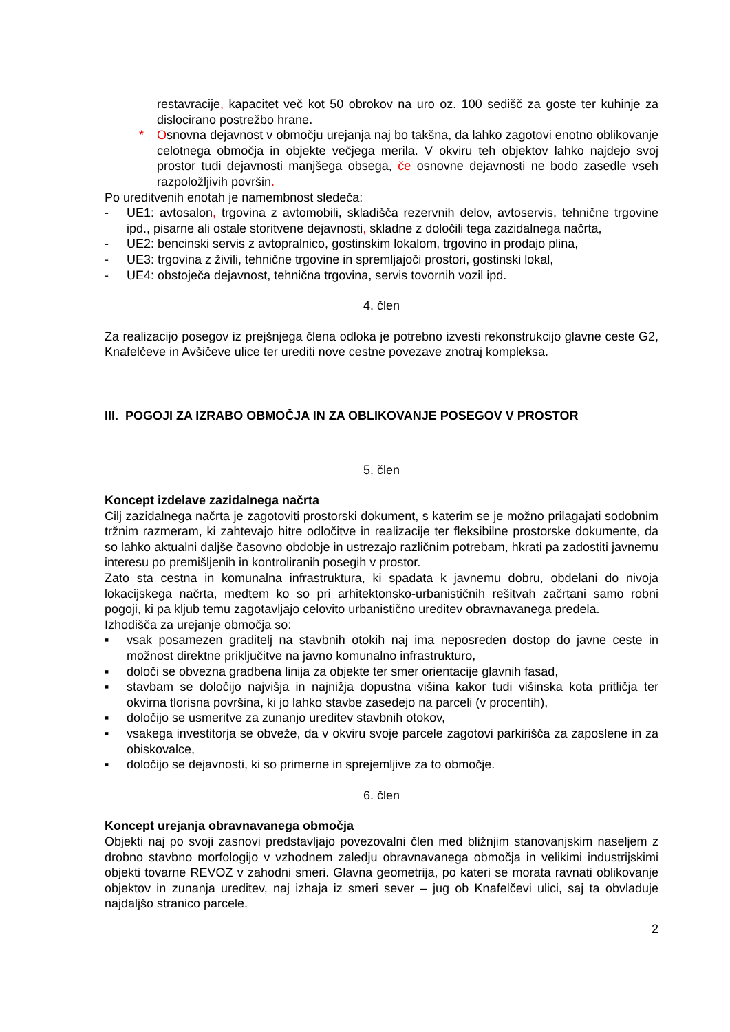restavracije, kapacitet več kot 50 obrokov na uro oz. 100 sedišč za goste ter kuhinje za dislocirano postrežbo hrane.
* Osnovna dejavnost v območju urejanja naj bo takšna, da lahko zagotovi enotno oblikovanje celotnega območja in objekte večjega merila. V okviru teh objektov lahko najdejo svoj prostor tudi dejavnosti manjšega obsega, če osnovne dejavnosti ne bodo zasedle vseh razpoložljivih površin.
Po ureditvenih enotah je namembnost sledeča:
- UE1: avtosalon, trgovina z avtomobili, skladišča rezervnih delov, avtoservis, tehnične trgovine ipd., pisarne ali ostale storitvene dejavnosti, skladne z določili tega zazidalnega načrta,
- UE2: bencinski servis z avtopralnico, gostinskim lokalom, trgovino in prodajo plina,
- UE3: trgovina z živili, tehnične trgovine in spremljajoči prostori, gostinski lokal,
- UE4: obstoječa dejavnost, tehnična trgovina, servis tovornih vozil ipd.
4. člen
Za realizacijo posegov iz prejšnjega člena odloka je potrebno izvesti rekonstrukcijo glavne ceste G2, Knafelčeve in Avšičeve ulice ter urediti nove cestne povezave znotraj kompleksa.
III. POGOJI ZA IZRABO OBMOČJA IN ZA OBLIKOVANJE POSEGOV V PROSTOR
5. člen
Koncept izdelave zazidalnega načrta
Cilj zazidalnega načrta je zagotoviti prostorski dokument, s katerim se je možno prilagajati sodobnim tržnim razmeram, ki zahtevajo hitre odločitve in realizacije ter fleksibilne prostorske dokumente, da so lahko aktualni daljše časovno obdobje in ustrezajo različnim potrebam, hkrati pa zadostiti javnemu interesu po premišljenih in kontroliranih posegih v prostor.
Zato sta cestna in komunalna infrastruktura, ki spadata k javnemu dobru, obdelani do nivoja lokacijskega načrta, medtem ko so pri arhitektonsko-urbanističnih rešitvah začrtani samo robni pogoji, ki pa kljub temu zagotavljajo celovito urbanistično ureditev obravnavanega predela.
Izhodišča za urejanje območja so:
▪ vsak posamezen graditelj na stavbnih otokih naj ima neposreden dostop do javne ceste in možnost direktne priključitve na javno komunalno infrastrukturo,
▪ določi se obvezna gradbena linija za objekte ter smer orientacije glavnih fasad,
▪ stavbam se določijo najvišja in najnižja dopustna višina kakor tudi višinska kota pritličja ter okvirna tlorisna površina, ki jo lahko stavbe zasedejo na parceli (v procentih),
▪ določijo se usmeritve za zunanjo ureditev stavbnih otokov,
▪ vsakega investitorja se obveže, da v okviru svoje parcele zagotovi parkirišča za zaposlene in za obiskovalce,
▪ določijo se dejavnosti, ki so primerne in sprejemljive za to območje.
6. člen
Koncept urejanja obravnavanega območja
Objekti naj po svoji zasnovi predstavljajo povezovalni člen med bližnjim stanovanjskim naseljem z drobno stavbno morfologijo v vzhodnem zaledju obravnavanega območja in velikimi industrijskimi objekti tovarne REVOZ v zahodni smeri. Glavna geometrija, po kateri se morata ravnati oblikovanje objektov in zunanja ureditev, naj izhaja iz smeri sever – jug ob Knafelčevi ulici, saj ta obvladuje najdaljšo stranico parcele.
2